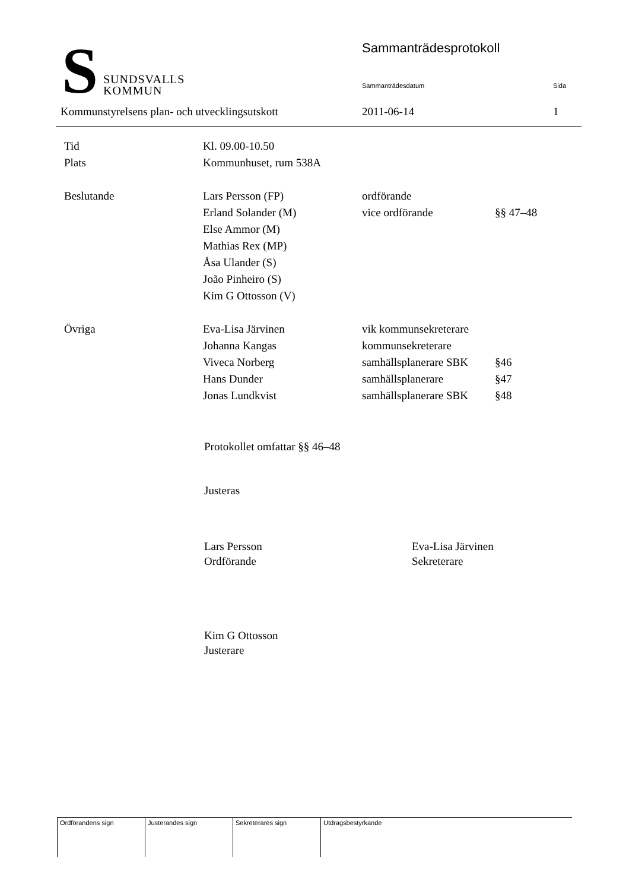S
SUNDSVALLS
KOMMUN
Sammanträdesprotokoll
Sammanträdesdatum Sida
Kommunstyrelsens plan- och utvecklingsutskott
2011-06-14 1
| Tid | Kl. 09.00-10.50 | | |
| Plats | Kommunhuset, rum 538A | | |
| Beslutande | Lars Persson (FP) | ordförande | |
| | Erland Solander (M) | vice ordförande | §§ 47–48 |
| | Else Ammor (M) | | |
| | Mathias Rex (MP) | | |
| | Åsa Ulander (S) | | |
| | João Pinheiro (S) | | |
| | Kim G Ottosson (V) | | |
| Övriga | Eva-Lisa Järvinen | vik kommunsekreterare | |
| | Johanna Kangas | kommunsekreterare | |
| | Viveca Norberg | samhällsplanerare SBK | §46 |
| | Hans Dunder | samhällsplanerare | §47 |
| | Jonas Lundkvist | samhällsplanerare SBK | §48 |
Protokollet omfattar §§ 46–48
Justeras
Lars Persson
Ordförande
Eva-Lisa Järvinen
Sekreterare
Kim G Ottosson
Justerare
| Ordförandens sign | Justerandes sign | Sekreterares sign | Utdragsbestyrkande |